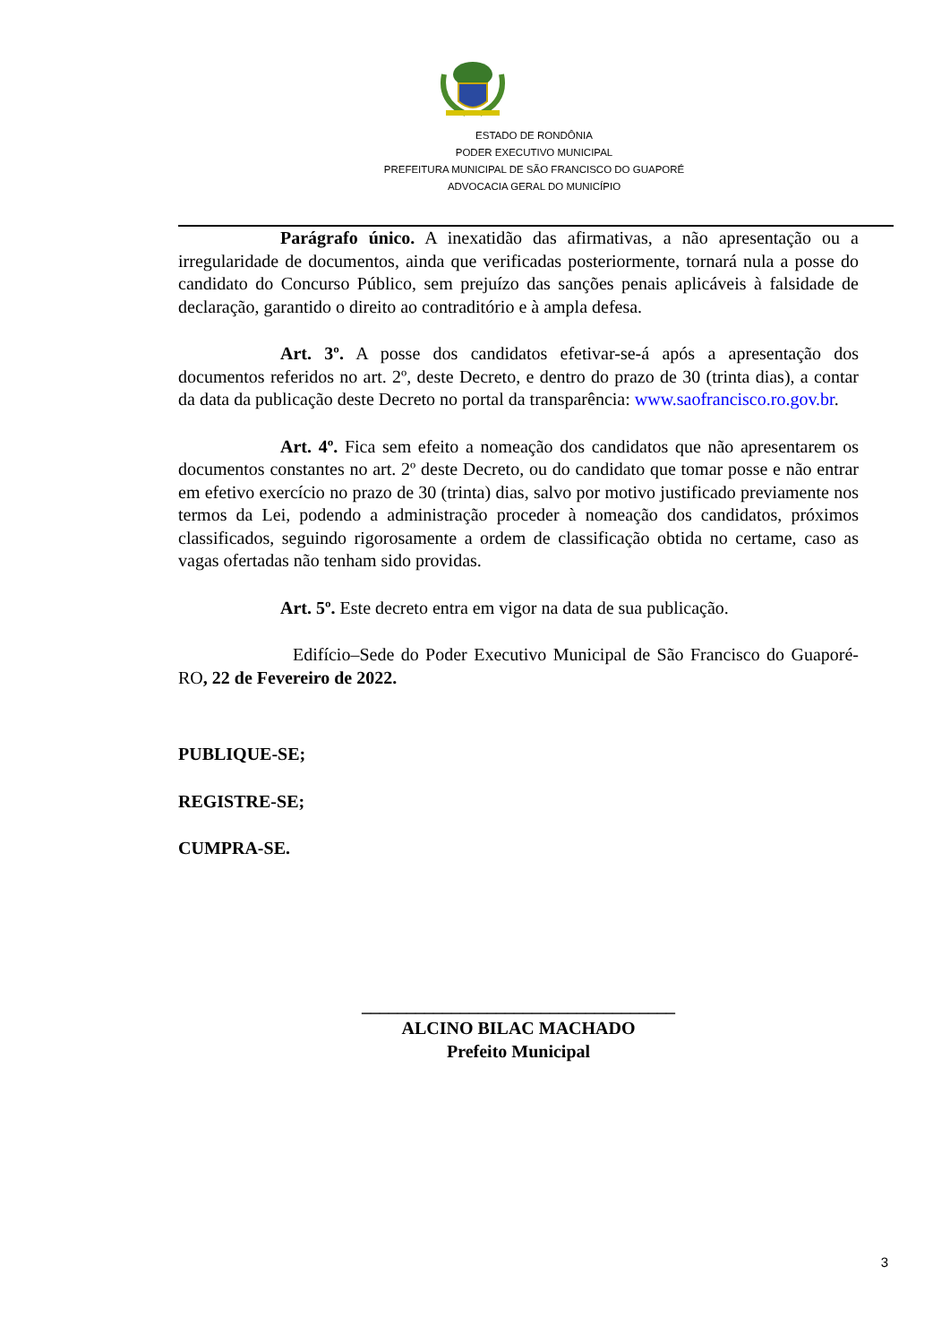ESTADO DE RONDÔNIA
PODER EXECUTIVO MUNICIPAL
PREFEITURA MUNICIPAL DE SÃO FRANCISCO DO GUAPORÉ
ADVOCACIA GERAL DO MUNICÍPIO
Parágrafo único. A inexatidão das afirmativas, a não apresentação ou a irregularidade de documentos, ainda que verificadas posteriormente, tornará nula a posse do candidato do Concurso Público, sem prejuízo das sanções penais aplicáveis à falsidade de declaração, garantido o direito ao contraditório e à ampla defesa.
Art. 3º. A posse dos candidatos efetivar-se-á após a apresentação dos documentos referidos no art. 2º, deste Decreto, e dentro do prazo de 30 (trinta dias), a contar da data da publicação deste Decreto no portal da transparência: www.saofrancisco.ro.gov.br.
Art. 4º. Fica sem efeito a nomeação dos candidatos que não apresentarem os documentos constantes no art. 2º deste Decreto, ou do candidato que tomar posse e não entrar em efetivo exercício no prazo de 30 (trinta) dias, salvo por motivo justificado previamente nos termos da Lei, podendo a administração proceder à nomeação dos candidatos, próximos classificados, seguindo rigorosamente a ordem de classificação obtida no certame, caso as vagas ofertadas não tenham sido providas.
Art. 5º. Este decreto entra em vigor na data de sua publicação.
Edifício–Sede do Poder Executivo Municipal de São Francisco do Guaporé-RO, 22 de Fevereiro de 2022.
PUBLIQUE-SE;
REGISTRE-SE;
CUMPRA-SE.
___________________________________
ALCINO BILAC MACHADO
Prefeito Municipal
3